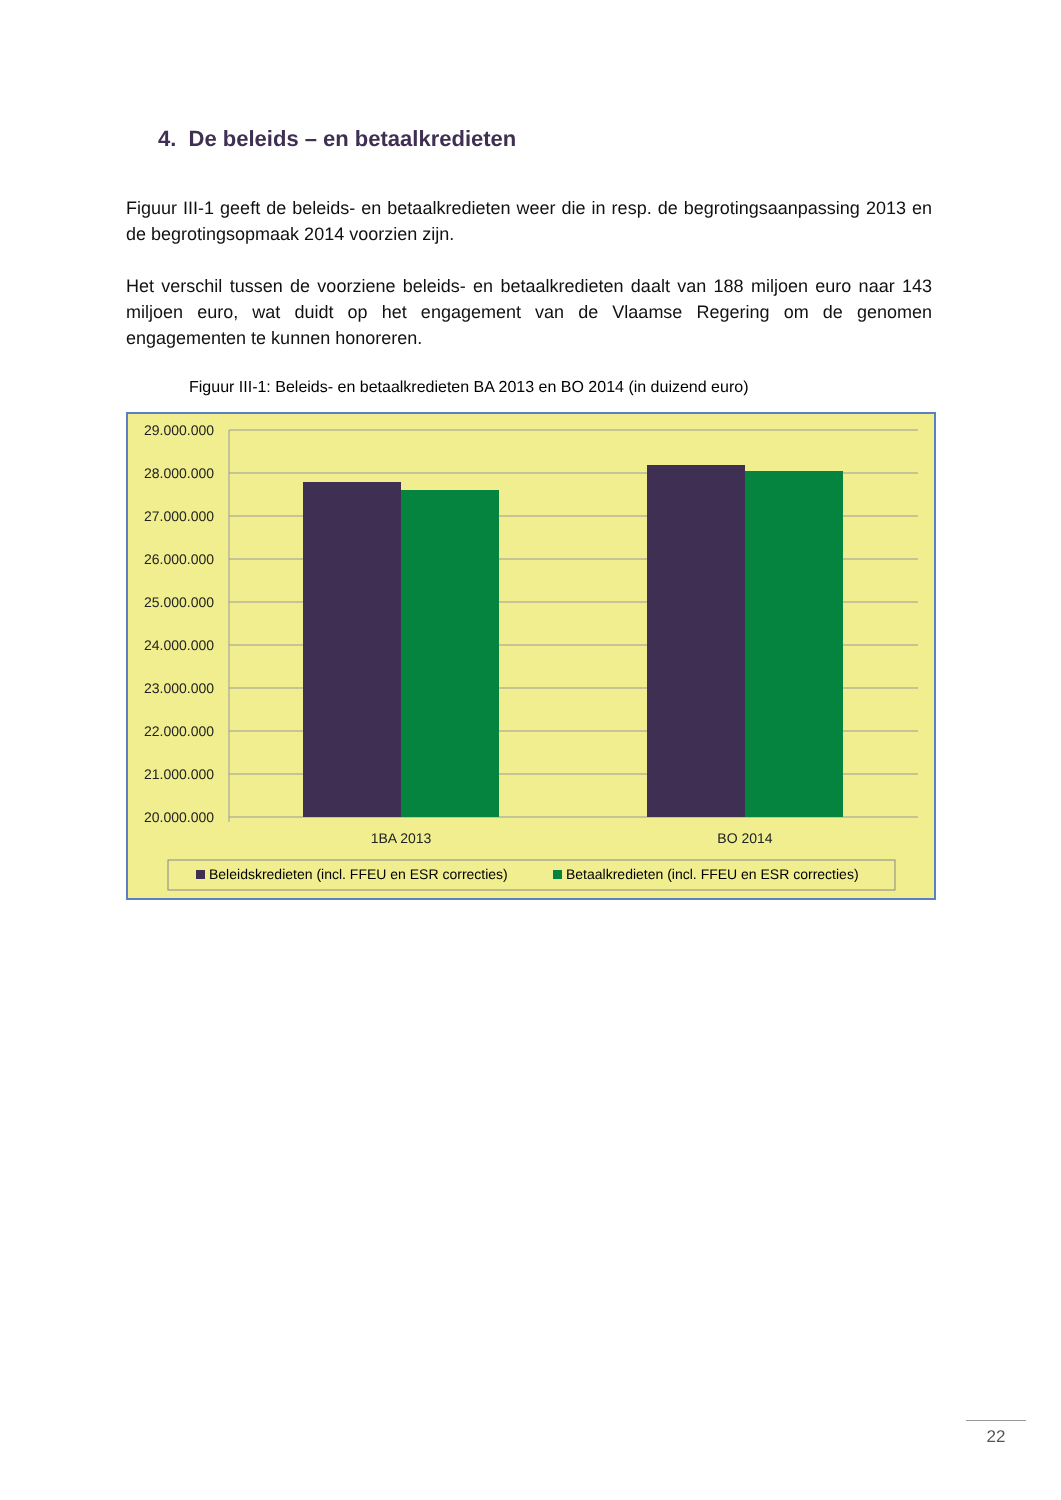4. De beleids – en betaalkredieten
Figuur III-1 geeft de beleids- en betaalkredieten weer die in resp. de begrotingsaanpassing 2013 en de begrotingsopmaak 2014 voorzien zijn.
Het verschil tussen de voorziene beleids- en betaalkredieten daalt van 188 miljoen euro naar 143 miljoen euro, wat duidt op het engagement van de Vlaamse Regering om de genomen engagementen te kunnen honoreren.
Figuur III-1: Beleids- en betaalkredieten BA 2013 en BO 2014 (in duizend euro)
29.000.000
28.000.000
27.000.000
26.000.000
25.000.000
24.000.000
23.000.000
22.000.000
21.000.000
20.000.000
1BA 2013
BO 2014
Beleidskredieten (incl. FFEU en ESR correcties)
Betaalkredieten (incl. FFEU en ESR correcties)
22